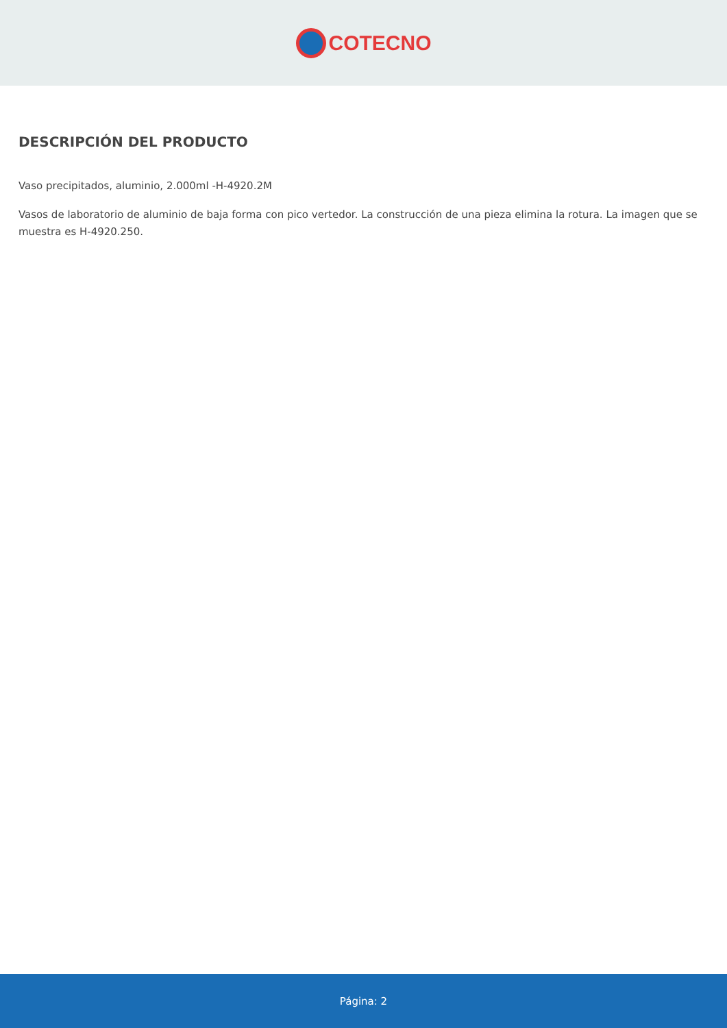COTECNO
DESCRIPCIÓN DEL PRODUCTO
Vaso precipitados, aluminio, 2.000ml -H-4920.2M
Vasos de laboratorio de aluminio de baja forma con pico vertedor. La construcción de una pieza elimina la rotura. La imagen que se muestra es H-4920.250.
Página: 2